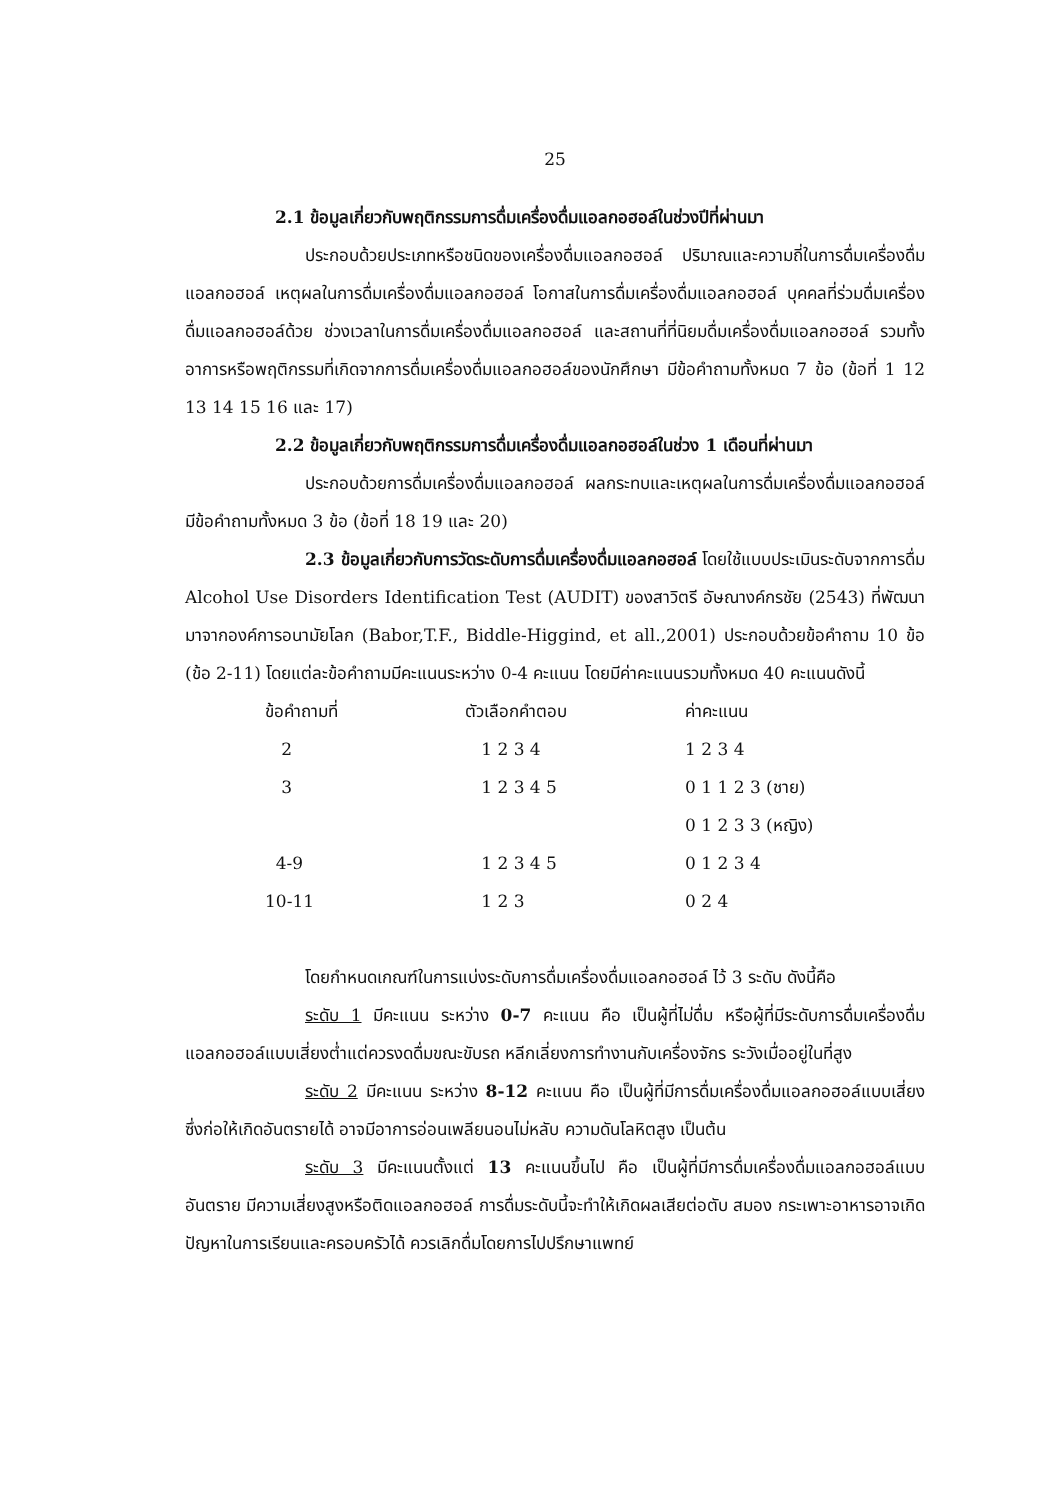25
2.1 ข้อมูลเกี่ยวกับพฤติกรรมการดื่มเครื่องดื่มแอลกอฮอล์ในช่วงปีที่ผ่านมา
ประกอบด้วยประเภทหรือชนิดของเครื่องดื่มแอลกอฮอล์ ปริมาณและความถี่ในการดื่มเครื่องดื่มแอลกอฮอล์ เหตุผลในการดื่มเครื่องดื่มแอลกอฮอล์ โอกาสในการดื่มเครื่องดื่มแอลกอฮอล์ บุคคลที่ร่วมดื่มเครื่องดื่มแอลกอฮอล์ด้วย ช่วงเวลาในการดื่มเครื่องดื่มแอลกอฮอล์ และสถานที่ที่นิยมดื่มเครื่องดื่มแอลกอฮอล์ รวมทั้งอาการหรือพฤติกรรมที่เกิดจากการดื่มเครื่องดื่มแอลกอฮอล์ของนักศึกษา มีข้อคำถามทั้งหมด 7 ข้อ (ข้อที่ 1 12 13 14 15 16 และ 17)
2.2 ข้อมูลเกี่ยวกับพฤติกรรมการดื่มเครื่องดื่มแอลกอฮอล์ในช่วง 1 เดือนที่ผ่านมา
ประกอบด้วยการดื่มเครื่องดื่มแอลกอฮอล์ ผลกระทบและเหตุผลในการดื่มเครื่องดื่มแอลกอฮอล์ มีข้อคำถามทั้งหมด 3 ข้อ (ข้อที่ 18 19 และ 20)
2.3 ข้อมูลเกี่ยวกับการวัดระดับการดื่มเครื่องดื่มแอลกอฮอล์ โดยใช้แบบประเมินระดับจากการดื่ม Alcohol Use Disorders Identification Test (AUDIT) ของสาวิตรี อัษณางค์กรชัย (2543) ที่พัฒนามาจากองค์การอนามัยโลก (Babor,T.F., Biddle-Higgind, et all.,2001) ประกอบด้วยข้อคำถาม 10 ข้อ (ข้อ 2-11) โดยแต่ละข้อคำถามมีคะแนนระหว่าง 0-4 คะแนน โดยมีค่าคะแนนรวมทั้งหมด 40 คะแนนดังนี้
| ข้อคำถามที่ | ตัวเลือกคำตอบ | ค่าคะแนน |
| --- | --- | --- |
| 2 | 1 2 3 4 | 1 2 3 4 |
| 3 | 1 2 3 4 5 | 0 1 1 2 3 (ชาย) |
| | | 0 1 2 3 3 (หญิง) |
| 4-9 | 1 2 3 4 5 | 0 1 2 3 4 |
| 10-11 | 1 2 3 | 0 2 4 |
โดยกำหนดเกณฑ์ในการแบ่งระดับการดื่มเครื่องดื่มแอลกอฮอล์ ไว้ 3 ระดับ ดังนี้คือ
ระดับ 1 มีคะแนน ระหว่าง 0-7 คะแนน คือ เป็นผู้ที่ไม่ดื่ม หรือผู้ที่มีระดับการดื่มเครื่องดื่มแอลกอฮอล์แบบเสี่ยงต่ำแต่ควรงดดื่มขณะขับรถ หลีกเลี่ยงการทำงานกับเครื่องจักร ระวังเมื่ออยู่ในที่สูง
ระดับ 2 มีคะแนน ระหว่าง 8-12 คะแนน คือ เป็นผู้ที่มีการดื่มเครื่องดื่มแอลกอฮอล์แบบเสี่ยง ซึ่งก่อให้เกิดอันตรายได้ อาจมีอาการอ่อนเพลียนอนไม่หลับ ความดันโลหิตสูง เป็นต้น
ระดับ 3 มีคะแนนตั้งแต่ 13 คะแนนขึ้นไป คือ เป็นผู้ที่มีการดื่มเครื่องดื่มแอลกอฮอล์แบบอันตราย มีความเสี่ยงสูงหรือติดแอลกอฮอล์ การดื่มระดับนี้จะทำให้เกิดผลเสียต่อตับ สมอง กระเพาะอาหารอาจเกิดปัญหาในการเรียนและครอบครัวได้ ควรเลิกดื่มโดยการไปปรึกษาแพทย์